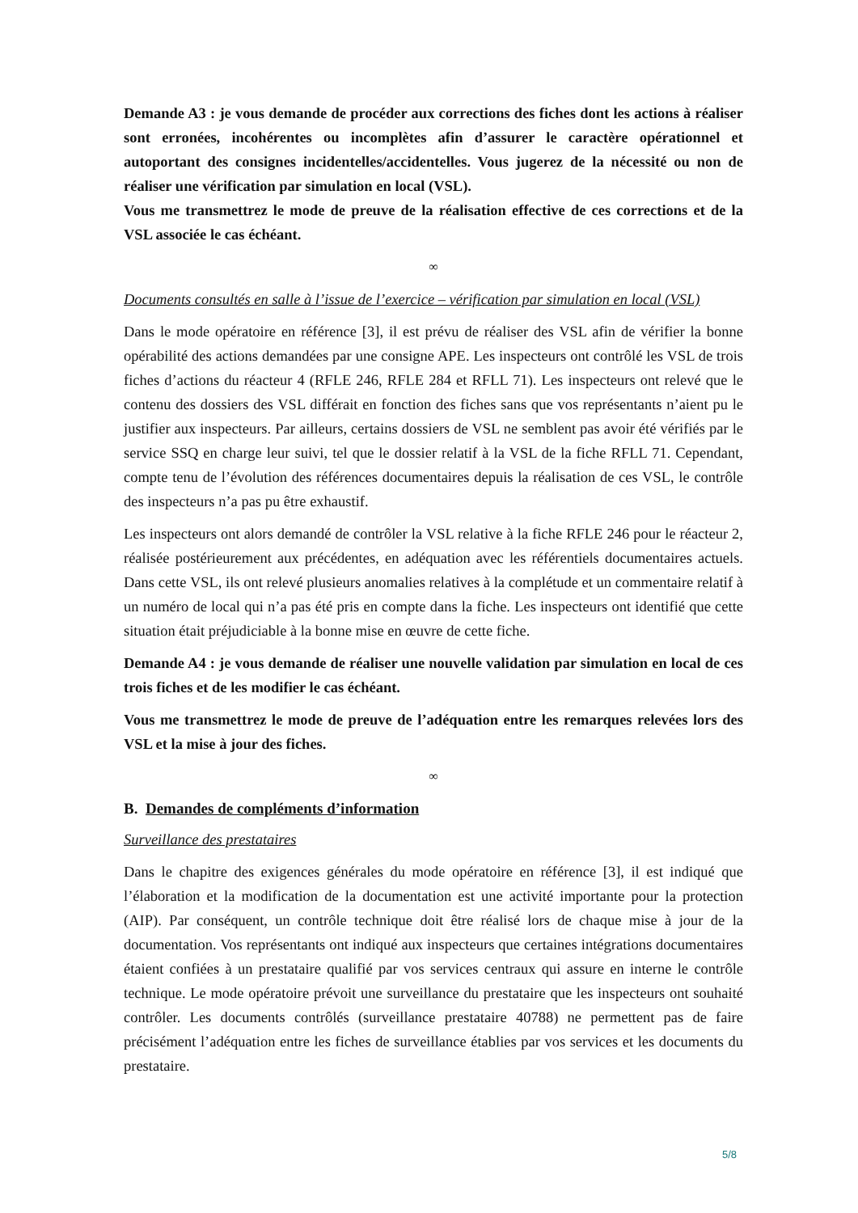Demande A3 : je vous demande de procéder aux corrections des fiches dont les actions à réaliser sont erronées, incohérentes ou incomplètes afin d’assurer le caractère opérationnel et autoportant des consignes incidentelles/accidentelles. Vous jugerez de la nécessité ou non de réaliser une vérification par simulation en local (VSL).
Vous me transmettrez le mode de preuve de la réalisation effective de ces corrections et de la VSL associée le cas échéant.
∞
Documents consultés en salle à l’issue de l’exercice – vérification par simulation en local (VSL)
Dans le mode opératoire en référence [3], il est prévu de réaliser des VSL afin de vérifier la bonne opérabilité des actions demandées par une consigne APE. Les inspecteurs ont contrôlé les VSL de trois fiches d’actions du réacteur 4 (RFLE 246, RFLE 284 et RFLL 71). Les inspecteurs ont relevé que le contenu des dossiers des VSL différait en fonction des fiches sans que vos représentants n’aient pu le justifier aux inspecteurs. Par ailleurs, certains dossiers de VSL ne semblent pas avoir été vérifiés par le service SSQ en charge leur suivi, tel que le dossier relatif à la VSL de la fiche RFLL 71. Cependant, compte tenu de l’évolution des références documentaires depuis la réalisation de ces VSL, le contrôle des inspecteurs n’a pas pu être exhaustif.
Les inspecteurs ont alors demandé de contrôler la VSL relative à la fiche RFLE 246 pour le réacteur 2, réalisée postérieurement aux précédentes, en adéquation avec les référentiels documentaires actuels. Dans cette VSL, ils ont relevé plusieurs anomalies relatives à la complétude et un commentaire relatif à un numéro de local qui n’a pas été pris en compte dans la fiche. Les inspecteurs ont identifié que cette situation était préjudiciable à la bonne mise en œuvre de cette fiche.
Demande A4 : je vous demande de réaliser une nouvelle validation par simulation en local de ces trois fiches et de les modifier le cas échéant.
Vous me transmettrez le mode de preuve de l’adéquation entre les remarques relevées lors des VSL et la mise à jour des fiches.
∞
B. Demandes de compléments d’information
Surveillance des prestataires
Dans le chapitre des exigences générales du mode opératoire en référence [3], il est indiqué que l’élaboration et la modification de la documentation est une activité importante pour la protection (AIP). Par conséquent, un contrôle technique doit être réalisé lors de chaque mise à jour de la documentation. Vos représentants ont indiqué aux inspecteurs que certaines intégrations documentaires étaient confiées à un prestataire qualifié par vos services centraux qui assure en interne le contrôle technique. Le mode opératoire prévoit une surveillance du prestataire que les inspecteurs ont souhaité contrôler. Les documents contrôlés (surveillance prestataire 40788) ne permettent pas de faire précisément l’adéquation entre les fiches de surveillance établies par vos services et les documents du prestataire.
5/8